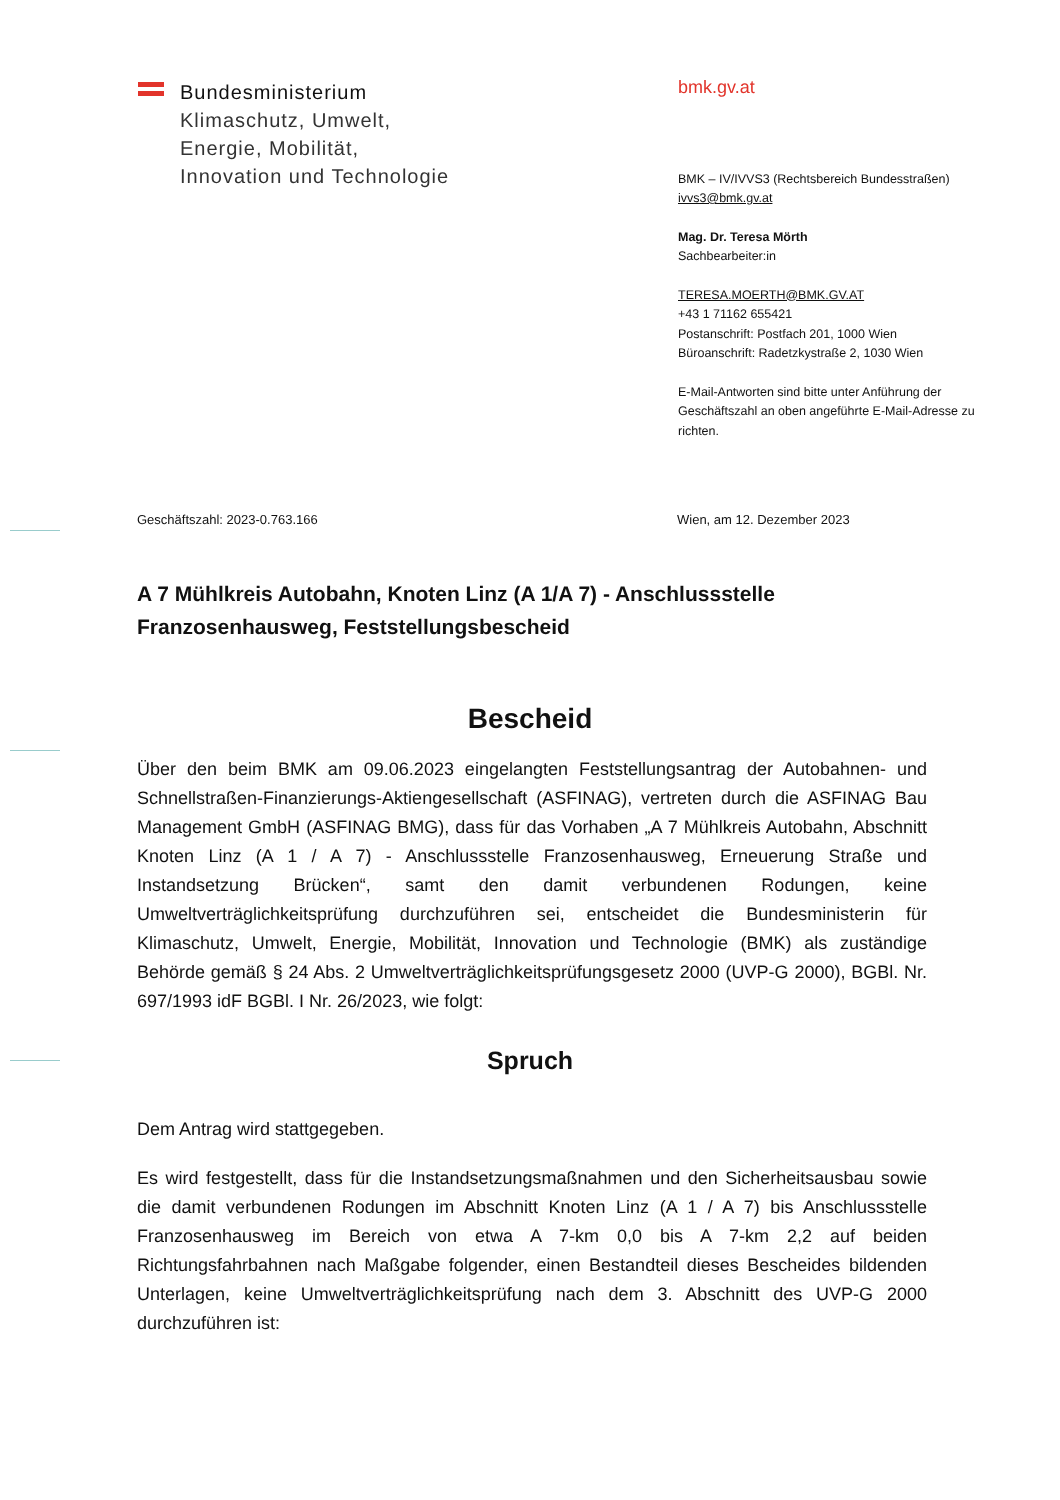Bundesministerium
Klimaschutz, Umwelt,
Energie, Mobilität,
Innovation und Technologie
bmk.gv.at
BMK – IV/IVVS3 (Rechtsbereich Bundesstraßen)
ivvs3@bmk.gv.at
Mag. Dr. Teresa Mörth
Sachbearbeiter:in
TERESA.MOERTH@BMK.GV.AT
+43 1 71162 655421
Postanschrift: Postfach 201, 1000 Wien
Büroanschrift: Radetzkystraße 2, 1030 Wien
E-Mail-Antworten sind bitte unter Anführung der
Geschäftszahl an oben angeführte E-Mail-Adresse zu
richten.
Geschäftszahl: 2023-0.763.166 Wien, am 12. Dezember 2023
A 7 Mühlkreis Autobahn, Knoten Linz (A 1/A 7) - Anschlussstelle Franzosenhausweg, Feststellungsbescheid
Bescheid
Über den beim BMK am 09.06.2023 eingelangten Feststellungsantrag der Autobahnen- und Schnellstraßen-Finanzierungs-Aktiengesellschaft (ASFINAG), vertreten durch die ASFINAG Bau Management GmbH (ASFINAG BMG), dass für das Vorhaben „A 7 Mühlkreis Autobahn, Abschnitt Knoten Linz (A 1 / A 7) - Anschlussstelle Franzosenhausweg, Erneuerung Straße und Instandsetzung Brücken“, samt den damit verbundenen Rodungen, keine Umweltverträglichkeitsprüfung durchzuführen sei, entscheidet die Bundesministerin für Klimaschutz, Umwelt, Energie, Mobilität, Innovation und Technologie (BMK) als zuständige Behörde gemäß § 24 Abs. 2 Umweltverträglichkeitsprüfungsgesetz 2000 (UVP-G 2000), BGBl. Nr. 697/1993 idF BGBl. I Nr. 26/2023, wie folgt:
Spruch
Dem Antrag wird stattgegeben.
Es wird festgestellt, dass für die Instandsetzungsmaßnahmen und den Sicherheitsausbau sowie die damit verbundenen Rodungen im Abschnitt Knoten Linz (A 1 / A 7) bis Anschlussstelle Franzosenhausweg im Bereich von etwa A 7-km 0,0 bis A 7-km 2,2 auf beiden Richtungsfahrbahnen nach Maßgabe folgender, einen Bestandteil dieses Bescheides bildenden Unterlagen, keine Umweltverträglichkeitsprüfung nach dem 3. Abschnitt des UVP-G 2000 durchzuführen ist: